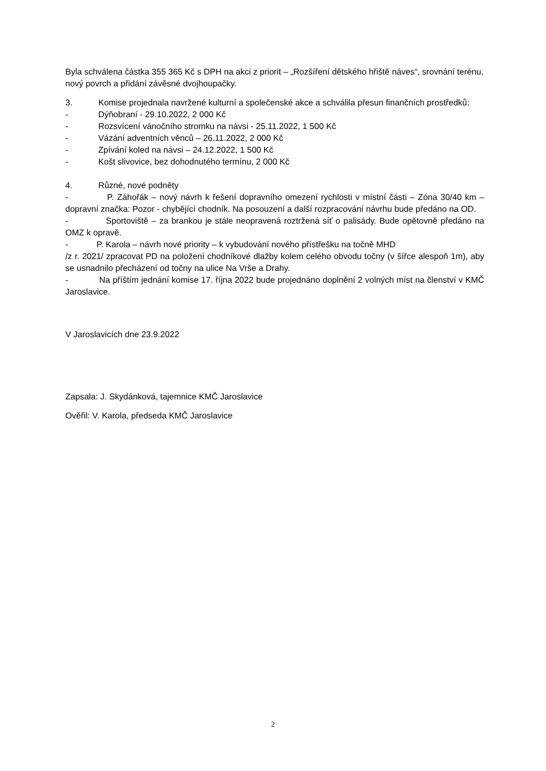Byla schválena částka 355 365 Kč s DPH na akci z priorit – „Rozšíření dětského hřiště náves“, srovnání terénu, nový povrch a přidání závěsné dvojhoupačky.
3. Komise projednala navržené kulturní a společenské akce a schválila přesun finančních prostředků:
- Dýňobraní - 29.10.2022, 2 000 Kč
- Rozsvícení vánočního stromku na návsi - 25.11.2022, 1 500 Kč
- Vázání adventních věnců – 26.11.2022, 2 000 Kč
- Zpívání koled na návsi – 24.12.2022, 1 500 Kč
- Košt slivovice, bez dohodnutého termínu, 2 000 Kč
4. Různé, nové podněty
- P. Záhořák – nový návrh k řešení dopravního omezení rychlosti v místní části – Zóna 30/40 km – dopravní značka: Pozor - chybějící chodník. Na posouzení a další rozpracování návrhu bude předáno na OD.
- Sportoviště – za brankou je stále neopravená roztržená síť o palisády. Bude opětovně předáno na OMZ k opravě.
- P. Karola – návrh nové priority – k vybudování nového přístřešku na točně MHD
/z r. 2021/ zpracovat PD na položení chodníkové dlažby kolem celého obvodu točny (v šířce alespoň 1m), aby se usnadnilo přecházení od točny na ulice Na Vrše a Drahy.
- Na příštím jednání komise 17. října 2022 bude projednáno doplnění 2 volných míst na členství v KMČ Jaroslavice.
V Jaroslavicích dne 23.9.2022
Zapsala: J. Skydánková, tajemnice KMČ Jaroslavice
Ověřil: V. Karola, předseda KMČ Jaroslavice
2